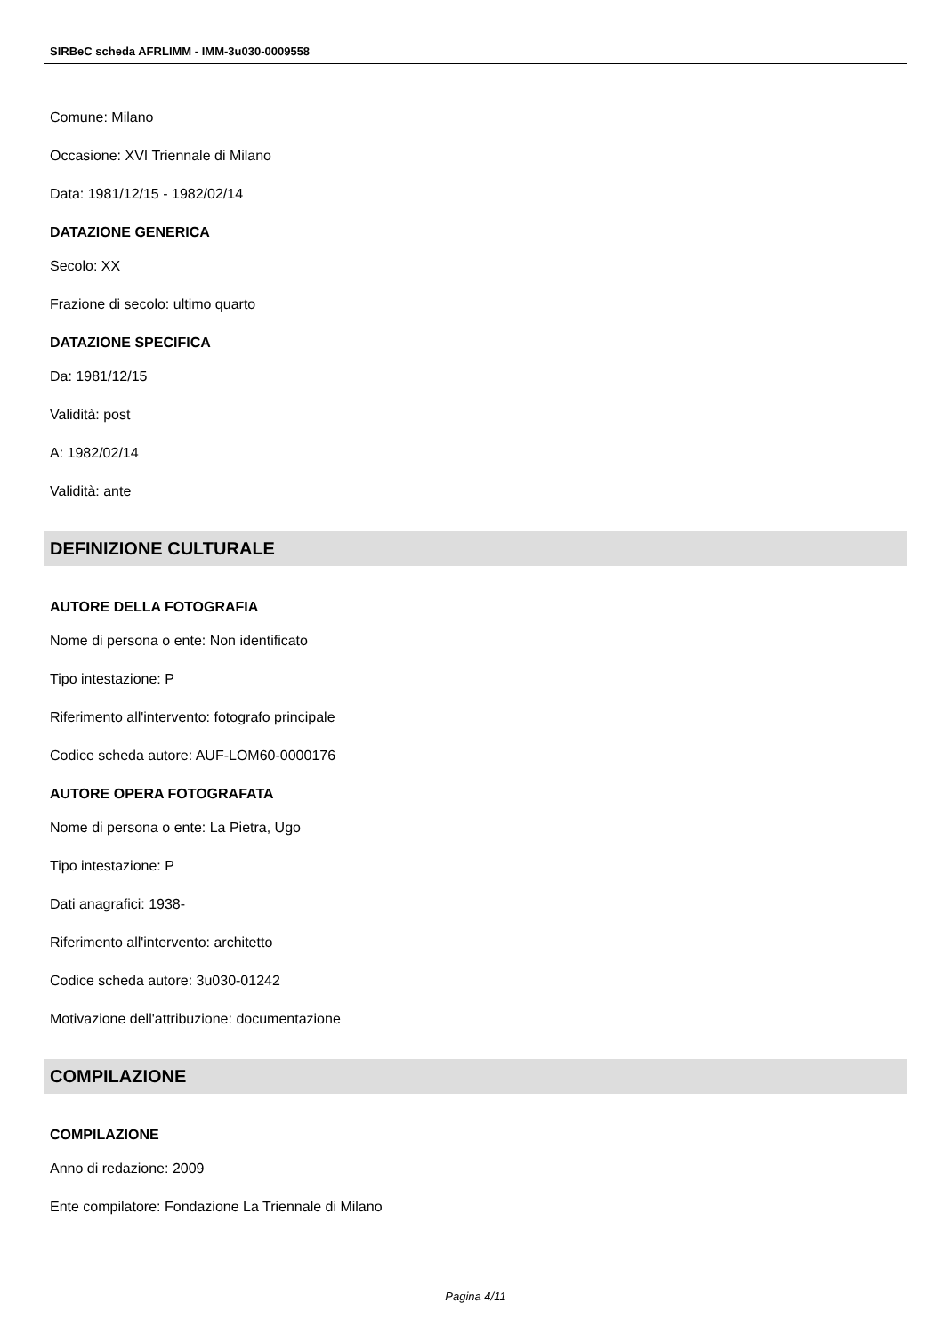SIRBeC scheda AFRLIMM - IMM-3u030-0009558
Comune: Milano
Occasione: XVI Triennale di Milano
Data: 1981/12/15 - 1982/02/14
DATAZIONE GENERICA
Secolo: XX
Frazione di secolo: ultimo quarto
DATAZIONE SPECIFICA
Da: 1981/12/15
Validità: post
A: 1982/02/14
Validità: ante
DEFINIZIONE CULTURALE
AUTORE DELLA FOTOGRAFIA
Nome di persona o ente: Non identificato
Tipo intestazione: P
Riferimento all'intervento: fotografo principale
Codice scheda autore: AUF-LOM60-0000176
AUTORE OPERA FOTOGRAFATA
Nome di persona o ente: La Pietra, Ugo
Tipo intestazione: P
Dati anagrafici: 1938-
Riferimento all'intervento: architetto
Codice scheda autore: 3u030-01242
Motivazione dell'attribuzione: documentazione
COMPILAZIONE
COMPILAZIONE
Anno di redazione: 2009
Ente compilatore: Fondazione La Triennale di Milano
Pagina 4/11